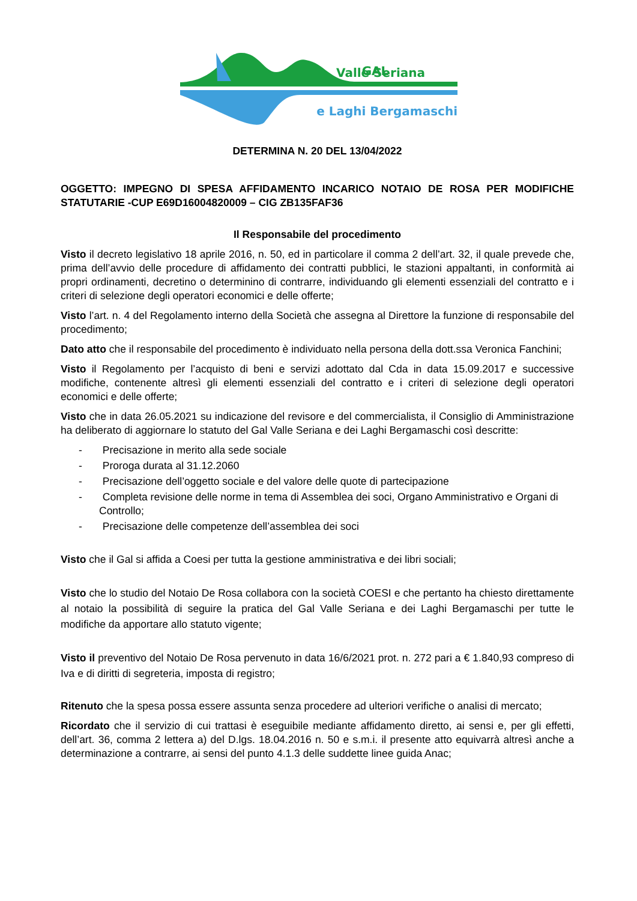GAL
e Laghi Bergamaschi
Valle Seriana
DETERMINA N. 20 DEL 13/04/2022
OGGETTO: IMPEGNO DI SPESA AFFIDAMENTO INCARICO NOTAIO DE ROSA PER MODIFICHE STATUTARIE -CUP E69D16004820009 – CIG ZB135FAF36
Il Responsabile del procedimento
Visto il decreto legislativo 18 aprile 2016, n. 50, ed in particolare il comma 2 dell’art. 32, il quale prevede che, prima dell’avvio delle procedure di affidamento dei contratti pubblici, le stazioni appaltanti, in conformità ai propri ordinamenti, decretino o determinino di contrarre, individuando gli elementi essenziali del contratto e i criteri di selezione degli operatori economici e delle offerte;
Visto l’art. n. 4 del Regolamento interno della Società che assegna al Direttore la funzione di responsabile del procedimento;
Dato atto che il responsabile del procedimento è individuato nella persona della dott.ssa Veronica Fanchini;
Visto il Regolamento per l’acquisto di beni e servizi adottato dal Cda in data 15.09.2017 e successive modifiche, contenente altresì gli elementi essenziali del contratto e i criteri di selezione degli operatori economici e delle offerte;
Visto che in data 26.05.2021 su indicazione del revisore e del commercialista, il Consiglio di Amministrazione ha deliberato di aggiornare lo statuto del Gal Valle Seriana e dei Laghi Bergamaschi così descritte:
- Precisazione in merito alla sede sociale
- Proroga durata al 31.12.2060
- Precisazione dell’oggetto sociale e del valore delle quote di partecipazione
- Completa revisione delle norme in tema di Assemblea dei soci, Organo Amministrativo e Organi di Controllo;
- Precisazione delle competenze dell’assemblea dei soci
Visto che il Gal si affida a Coesi per tutta la gestione amministrativa e dei libri sociali;
Visto che lo studio del Notaio De Rosa collabora con la società COESI e che pertanto ha chiesto direttamente al notaio la possibilità di seguire la pratica del Gal Valle Seriana e dei Laghi Bergamaschi per tutte le modifiche da apportare allo statuto vigente;
Visto il preventivo del Notaio De Rosa pervenuto in data 16/6/2021 prot. n. 272 pari a € 1.840,93 compreso di Iva e di diritti di segreteria, imposta di registro;
Ritenuto che la spesa possa essere assunta senza procedere ad ulteriori verifiche o analisi di mercato;
Ricordato che il servizio di cui trattasi è eseguibile mediante affidamento diretto, ai sensi e, per gli effetti, dell’art. 36, comma 2 lettera a) del D.lgs. 18.04.2016 n. 50 e s.m.i. il presente atto equivarrà altresì anche a determinazione a contrarre, ai sensi del punto 4.1.3 delle suddette linee guida Anac;